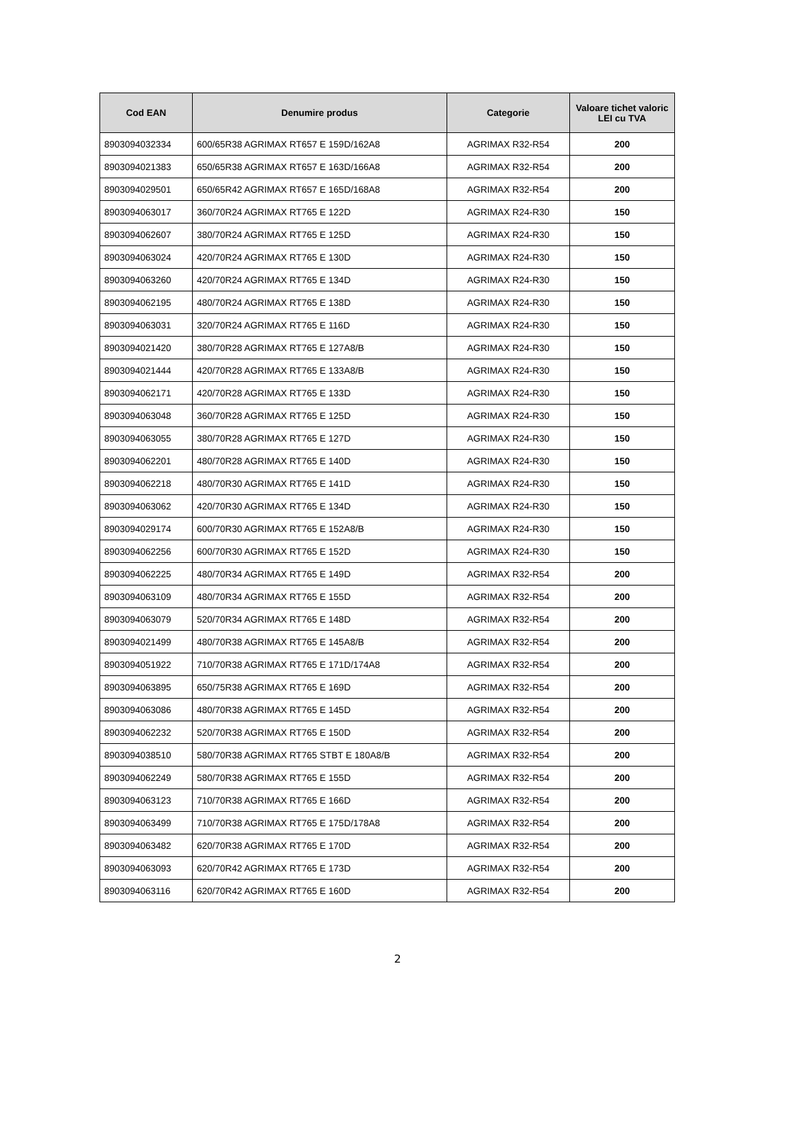| Cod EAN | Denumire produs | Categorie | Valoare tichet valoric LEI cu TVA |
| --- | --- | --- | --- |
| 8903094032334 | 600/65R38 AGRIMAX RT657 E 159D/162A8 | AGRIMAX R32-R54 | 200 |
| 8903094021383 | 650/65R38 AGRIMAX RT657 E 163D/166A8 | AGRIMAX R32-R54 | 200 |
| 8903094029501 | 650/65R42 AGRIMAX RT657 E 165D/168A8 | AGRIMAX R32-R54 | 200 |
| 8903094063017 | 360/70R24 AGRIMAX RT765 E 122D | AGRIMAX R24-R30 | 150 |
| 8903094062607 | 380/70R24 AGRIMAX RT765 E 125D | AGRIMAX R24-R30 | 150 |
| 8903094063024 | 420/70R24 AGRIMAX RT765 E 130D | AGRIMAX R24-R30 | 150 |
| 8903094063260 | 420/70R24 AGRIMAX RT765 E 134D | AGRIMAX R24-R30 | 150 |
| 8903094062195 | 480/70R24 AGRIMAX RT765 E 138D | AGRIMAX R24-R30 | 150 |
| 8903094063031 | 320/70R24 AGRIMAX RT765 E 116D | AGRIMAX R24-R30 | 150 |
| 8903094021420 | 380/70R28 AGRIMAX RT765 E 127A8/B | AGRIMAX R24-R30 | 150 |
| 8903094021444 | 420/70R28 AGRIMAX RT765 E 133A8/B | AGRIMAX R24-R30 | 150 |
| 8903094062171 | 420/70R28 AGRIMAX RT765 E 133D | AGRIMAX R24-R30 | 150 |
| 8903094063048 | 360/70R28 AGRIMAX RT765 E 125D | AGRIMAX R24-R30 | 150 |
| 8903094063055 | 380/70R28 AGRIMAX RT765 E 127D | AGRIMAX R24-R30 | 150 |
| 8903094062201 | 480/70R28 AGRIMAX RT765 E 140D | AGRIMAX R24-R30 | 150 |
| 8903094062218 | 480/70R30 AGRIMAX RT765 E 141D | AGRIMAX R24-R30 | 150 |
| 8903094063062 | 420/70R30 AGRIMAX RT765 E 134D | AGRIMAX R24-R30 | 150 |
| 8903094029174 | 600/70R30 AGRIMAX RT765 E 152A8/B | AGRIMAX R24-R30 | 150 |
| 8903094062256 | 600/70R30 AGRIMAX RT765 E 152D | AGRIMAX R24-R30 | 150 |
| 8903094062225 | 480/70R34 AGRIMAX RT765 E 149D | AGRIMAX R32-R54 | 200 |
| 8903094063109 | 480/70R34 AGRIMAX RT765 E 155D | AGRIMAX R32-R54 | 200 |
| 8903094063079 | 520/70R34 AGRIMAX RT765 E 148D | AGRIMAX R32-R54 | 200 |
| 8903094021499 | 480/70R38 AGRIMAX RT765 E 145A8/B | AGRIMAX R32-R54 | 200 |
| 8903094051922 | 710/70R38 AGRIMAX RT765 E 171D/174A8 | AGRIMAX R32-R54 | 200 |
| 8903094063895 | 650/75R38 AGRIMAX RT765 E 169D | AGRIMAX R32-R54 | 200 |
| 8903094063086 | 480/70R38 AGRIMAX RT765 E 145D | AGRIMAX R32-R54 | 200 |
| 8903094062232 | 520/70R38 AGRIMAX RT765 E 150D | AGRIMAX R32-R54 | 200 |
| 8903094038510 | 580/70R38 AGRIMAX RT765 STBT E 180A8/B | AGRIMAX R32-R54 | 200 |
| 8903094062249 | 580/70R38 AGRIMAX RT765 E 155D | AGRIMAX R32-R54 | 200 |
| 8903094063123 | 710/70R38 AGRIMAX RT765 E 166D | AGRIMAX R32-R54 | 200 |
| 8903094063499 | 710/70R38 AGRIMAX RT765 E 175D/178A8 | AGRIMAX R32-R54 | 200 |
| 8903094063482 | 620/70R38 AGRIMAX RT765 E 170D | AGRIMAX R32-R54 | 200 |
| 8903094063093 | 620/70R42 AGRIMAX RT765 E 173D | AGRIMAX R32-R54 | 200 |
| 8903094063116 | 620/70R42 AGRIMAX RT765 E 160D | AGRIMAX R32-R54 | 200 |
2